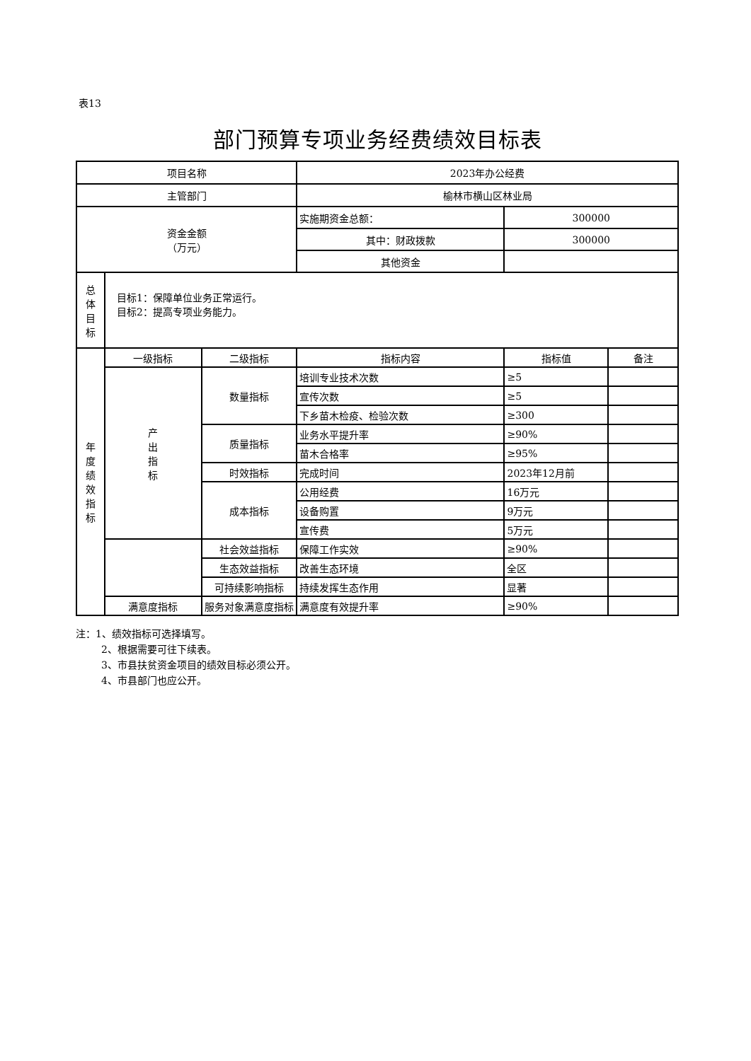表13
部门预算专项业务经费绩效目标表
| 项目名称 | | | 2023年办公经费 | | |
| 主管部门 | | | 榆林市横山区林业局 | | |
| 资金金额 （万元） | | | 实施期资金总额： | 300000 | |
| | | | 其中：财政拨款 | 300000 | |
| | | | 其他资金 | | |
| 总 体 目 标 | 目标1：保障单位业务正常运行。 目标2：提高专项业务能力。 | | | | |
| 年 度 绩 效 指 标 | 一级指标 | 二级指标 | 指标内容 | 指标值 | 备注 |
| | 产 出 指 标 | 数量指标 | 培训专业技术次数 | ≥5 | |
| | | | 宣传次数 | ≥5 | |
| | | | 下乡苗木检疫、检验次数 | ≥300 | |
| | | 质量指标 | 业务水平提升率 | ≥90% | |
| | | | 苗木合格率 | ≥95% | |
| | | 时效指标 | 完成时间 | 2023年12月前 | |
| | | 成本指标 | 公用经费 | 16万元 | |
| | | | 设备购置 | 9万元 | |
| | | | 宣传费 | 5万元 | |
| | | 社会效益指标 | 保障工作实效 | ≥90% | |
| | | 生态效益指标 | 改善生态环境 | 全区 | |
| | | 可持续影响指标 | 持续发挥生态作用 | 显著 | |
| | 满意度指标 | 服务对象满意度指标 | 满意度有效提升率 | ≥90% | |
注：1、绩效指标可选择填写。
2、根据需要可往下续表。
3、市县扶贫资金项目的绩效目标必须公开。
4、市县部门也应公开。